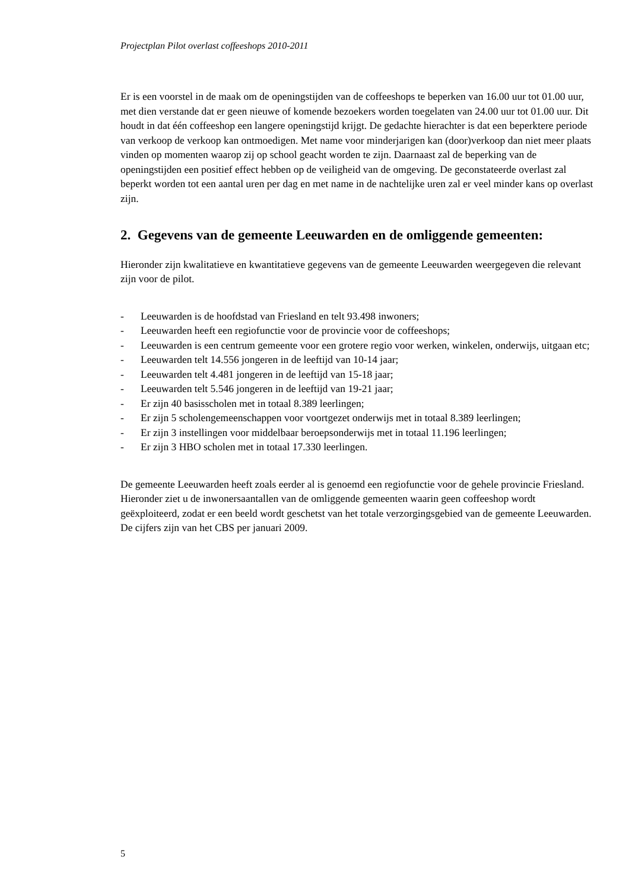Projectplan Pilot overlast coffeeshops 2010-2011
Er is een voorstel in de maak om de openingstijden van de coffeeshops te beperken van 16.00 uur tot 01.00 uur, met dien verstande dat er geen nieuwe of komende bezoekers worden toegelaten van 24.00 uur tot 01.00 uur. Dit houdt in dat één coffeeshop een langere openingstijd krijgt. De gedachte hierachter is dat een beperktere periode van verkoop de verkoop kan ontmoedigen. Met name voor minderjarigen kan (door)verkoop dan niet meer plaats vinden op momenten waarop zij op school geacht worden te zijn. Daarnaast zal de beperking van de openingstijden een positief effect hebben op de veiligheid van de omgeving. De geconstateerde overlast zal beperkt worden tot een aantal uren per dag en met name in de nachtelijke uren zal er veel minder kans op overlast zijn.
2. Gegevens van de gemeente Leeuwarden en de omliggende gemeenten:
Hieronder zijn kwalitatieve en kwantitatieve gegevens van de gemeente Leeuwarden weergegeven die relevant zijn voor de pilot.
- Leeuwarden is de hoofdstad van Friesland en telt 93.498 inwoners;
- Leeuwarden heeft een regiofunctie voor de provincie voor de coffeeshops;
- Leeuwarden is een centrum gemeente voor een grotere regio voor werken, winkelen, onderwijs, uitgaan etc;
- Leeuwarden telt 14.556 jongeren in de leeftijd van 10-14 jaar;
- Leeuwarden telt 4.481 jongeren in de leeftijd van 15-18 jaar;
- Leeuwarden telt 5.546 jongeren in de leeftijd van 19-21 jaar;
- Er zijn 40 basisscholen met in totaal 8.389 leerlingen;
- Er zijn 5 scholengemeenschappen voor voortgezet onderwijs met in totaal 8.389 leerlingen;
- Er zijn 3 instellingen voor middelbaar beroepsonderwijs met in totaal 11.196 leerlingen;
- Er zijn 3 HBO scholen met in totaal 17.330 leerlingen.
De gemeente Leeuwarden heeft zoals eerder al is genoemd een regiofunctie voor de gehele provincie Friesland. Hieronder ziet u de inwonersaantallen van de omliggende gemeenten waarin geen coffeeshop wordt geëxploiteerd, zodat er een beeld wordt geschetst van het totale verzorgingsgebied van de gemeente Leeuwarden.
De cijfers zijn van het CBS per januari 2009.
5